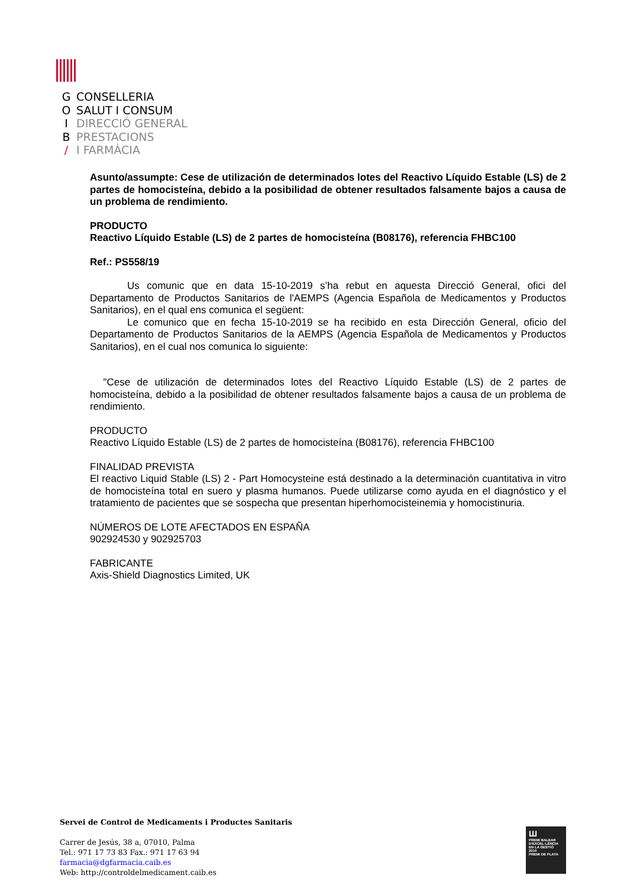G CONSELLERIA
O SALUT I CONSUM
I DIRECCIÓ GENERAL
B PRESTACIONS
/ I FARMÀCIA
Asunto/assumpte: Cese de utilización de determinados lotes del Reactivo Líquido Estable (LS) de 2 partes de homocisteína, debido a la posibilidad de obtener resultados falsamente bajos a causa de un problema de rendimiento.
PRODUCTO
Reactivo Líquido Estable (LS) de 2 partes de homocisteína (B08176), referencia FHBC100
Ref.: PS558/19
Us comunic que en data 15-10-2019 s’ha rebut en aquesta Direcció General, ofici del Departamento de Productos Sanitarios de l'AEMPS (Agencia Española de Medicamentos y Productos Sanitarios), en el qual ens comunica el següent:
Le comunico que en fecha 15-10-2019 se ha recibido en esta Dirección General, oficio del Departamento de Productos Sanitarios de la AEMPS (Agencia Española de Medicamentos y Productos Sanitarios), en el cual nos comunica lo siguiente:
"Cese de utilización de determinados lotes del Reactivo Líquido Estable (LS) de 2 partes de homocisteína, debido a la posibilidad de obtener resultados falsamente bajos a causa de un problema de rendimiento.
PRODUCTO
Reactivo Líquido Estable (LS) de 2 partes de homocisteína (B08176), referencia FHBC100
FINALIDAD PREVISTA
El reactivo Liquid Stable (LS) 2 - Part Homocysteine está destinado a la determinación cuantitativa in vitro de homocisteína total en suero y plasma humanos. Puede utilizarse como ayuda en el diagnóstico y el tratamiento de pacientes que se sospecha que presentan hiperhomocisteinemia y homocistinuria.
NÚMEROS DE LOTE AFECTADOS EN ESPAÑA
902924530 y 902925703
FABRICANTE
Axis-Shield Diagnostics Limited, UK
Servei de Control de Medicaments i Productes Sanitaris
Carrer de Jesús, 38 a, 07010, Palma
Tel.: 971 17 73 83 Fax.: 971 17 63 94
farmacia@dgfarmacia.caib.es
Web: http://controldelmedicament.caib.es
Ш
PREMI BALEAR D'EXCEL·LÈNCIA EN LA GESTIÓ
2010
PREMI DE PLATA